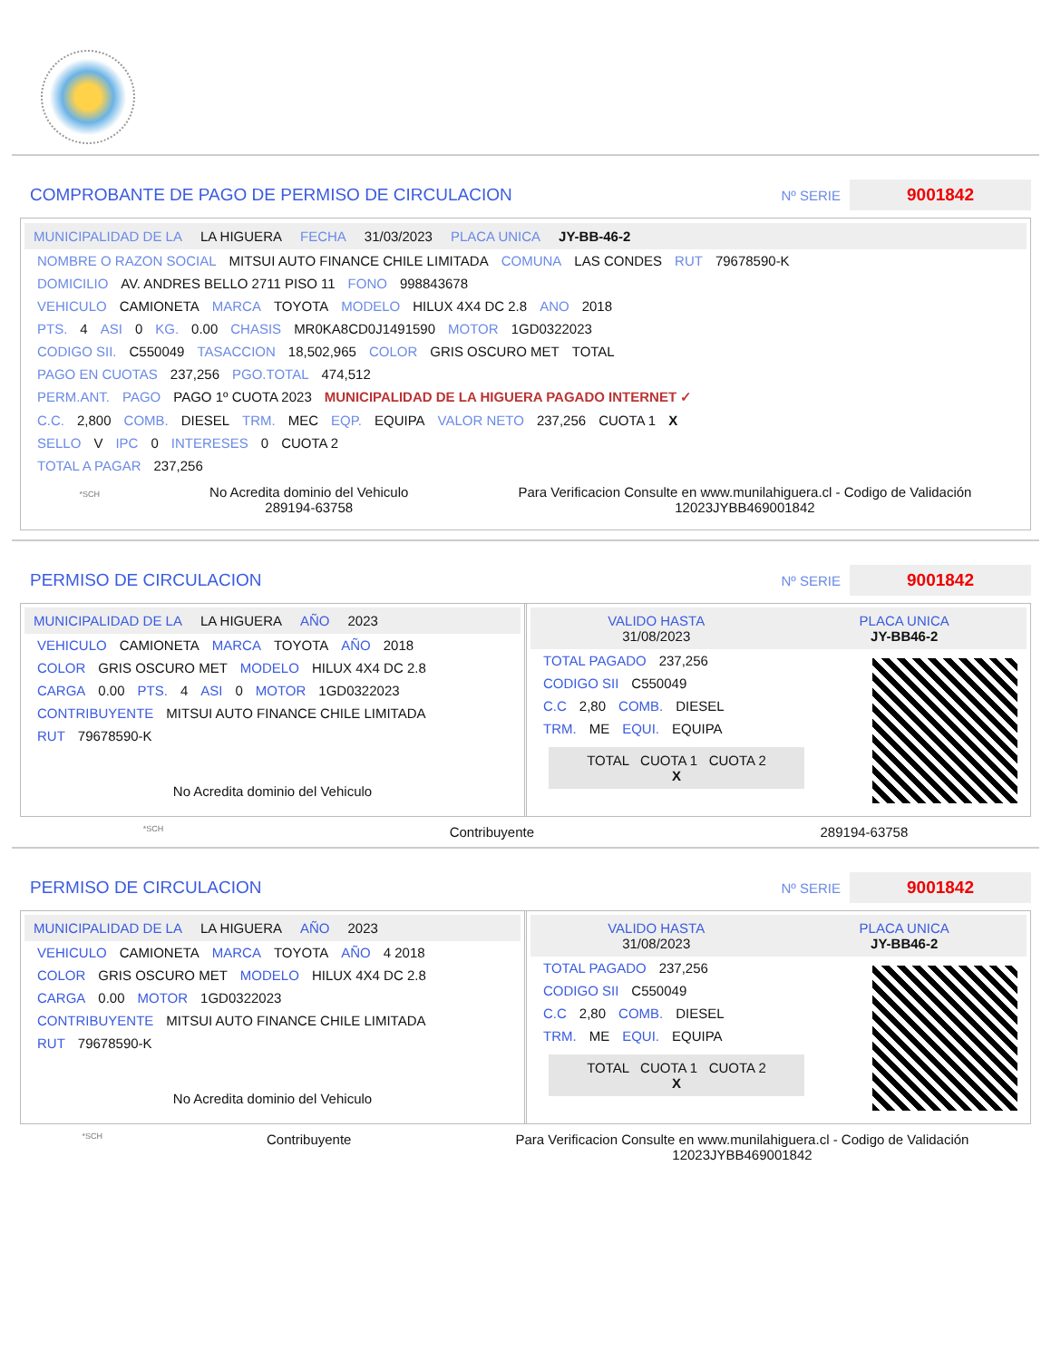COMPROBANTE DE PAGO DE PERMISO DE CIRCULACION
Nº SERIE
9001842
MUNICIPALIDAD DE LA LA HIGUERA FECHA 31/03/2023 PLACA UNICA JY-BB-46-2
NOMBRE O RAZON SOCIAL MITSUI AUTO FINANCE CHILE LIMITADA COMUNA LAS CONDES RUT 79678590-K
DOMICILIO AV. ANDRES BELLO 2711 PISO 11 FONO 998843678
VEHICULO CAMIONETA MARCA TOYOTA MODELO HILUX 4X4 DC 2.8 ANO 2018
PTS. 4 ASI 0 KG. 0.00 CHASIS MR0KA8CD0J1491590 MOTOR 1GD0322023
CODIGO SII. C550049 TASACCION 18,502,965 COLOR GRIS OSCURO MET TOTAL
PAGO EN CUOTAS 237,256 PGO.TOTAL 474,512
PERM.ANT. PAGO PAGO 1º CUOTA 2023 MUNICIPALIDAD DE LA HIGUERA PAGADO INTERNET ✓
C.C. 2,800 COMB. DIESEL TRM. MEC EQP. EQUIPA VALOR NETO 237,256 CUOTA 1 X
SELLO V IPC 0 INTERESES 0 CUOTA 2
TOTAL A PAGAR 237,256
*SCH
No Acredita dominio del Vehiculo
289194-63758
Para Verificacion Consulte en www.munilahiguera.cl - Codigo de Validación
12023JYBB469001842
PERMISO DE CIRCULACION
Nº SERIE
9001842
MUNICIPALIDAD DE LA LA HIGUERA AÑO 2023
VEHICULO CAMIONETA MARCA TOYOTA AÑO 2018
COLOR GRIS OSCURO MET MODELO HILUX 4X4 DC 2.8
CARGA 0.00 PTS. 4 ASI 0 MOTOR 1GD0322023
CONTRIBUYENTE MITSUI AUTO FINANCE CHILE LIMITADA
RUT 79678590-K
No Acredita dominio del Vehiculo
VALIDO HASTA
31/08/2023 PLACA UNICA
JY-BB46-2
TOTAL PAGADO 237,256
CODIGO SII C550049
C.C 2,80 COMB. DIESEL
TRM. ME EQUI. EQUIPA
TOTAL CUOTA 1 CUOTA 2
X
*SCH Contribuyente 289194-63758
PERMISO DE CIRCULACION
Nº SERIE
9001842
MUNICIPALIDAD DE LA LA HIGUERA AÑO 2023
VEHICULO CAMIONETA MARCA TOYOTA AÑO 4 2018
COLOR GRIS OSCURO MET MODELO HILUX 4X4 DC 2.8
CARGA 0.00 MOTOR 1GD0322023
CONTRIBUYENTE MITSUI AUTO FINANCE CHILE LIMITADA
RUT 79678590-K
No Acredita dominio del Vehiculo
VALIDO HASTA
31/08/2023 PLACA UNICA
JY-BB46-2
TOTAL PAGADO 237,256
CODIGO SII C550049
C.C 2,80 COMB. DIESEL
TRM. ME EQUI. EQUIPA
TOTAL CUOTA 1 CUOTA 2
X
*SCH Contribuyente Para Verificacion Consulte en www.munilahiguera.cl - Codigo de Validación
12023JYBB469001842